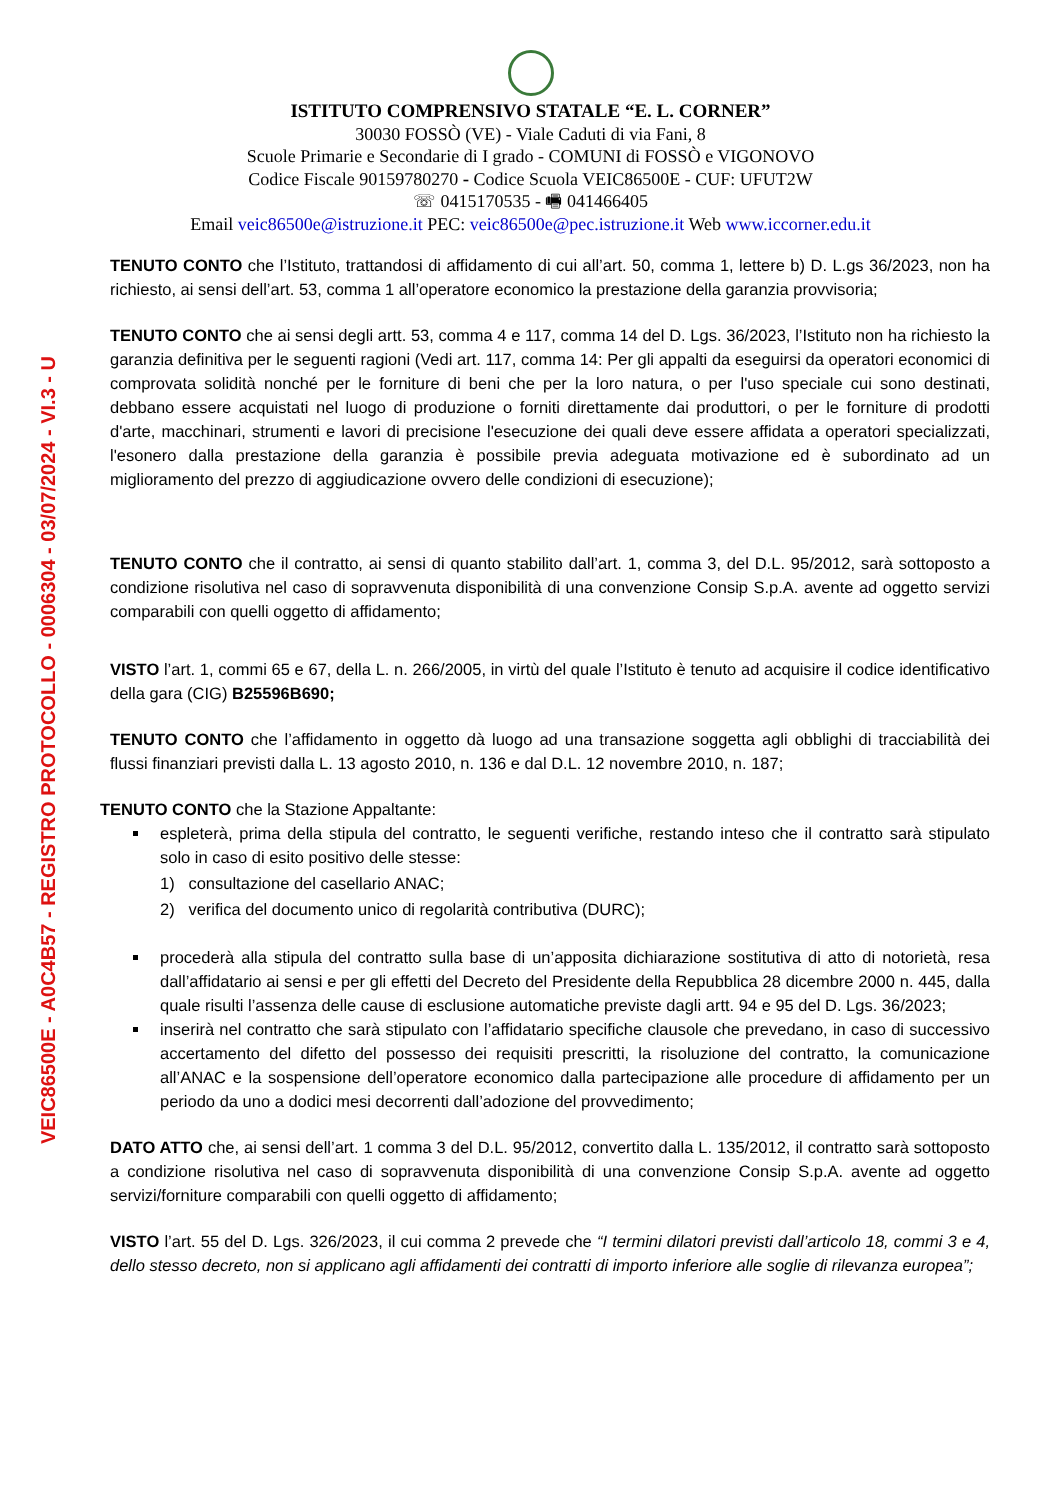VEIC86500E - A0C4B57 - REGISTRO PROTOCOLLO - 0006304 - 03/07/2024 - VI.3 - U
ISTITUTO COMPRENSIVO STATALE “E. L. CORNER”
30030 FOSSÒ (VE) - Viale Caduti di via Fani, 8
Scuole Primarie e Secondarie di I grado - COMUNI di FOSSÒ e VIGONOVO
Codice Fiscale 90159780270 - Codice Scuola VEIC86500E - CUF: UFUT2W
☏ 0415170535 - 🖷 041466405
Email veic86500e@istruzione.it PEC: veic86500e@pec.istruzione.it Web www.iccorner.edu.it
TENUTO CONTO che l’Istituto, trattandosi di affidamento di cui all’art. 50, comma 1, lettere b) D. L.gs 36/2023, non ha richiesto, ai sensi dell’art. 53, comma 1 all’operatore economico la prestazione della garanzia provvisoria;
TENUTO CONTO che ai sensi degli artt. 53, comma 4 e 117, comma 14 del D. Lgs. 36/2023, l’Istituto non ha richiesto la garanzia definitiva per le seguenti ragioni (Vedi art. 117, comma 14: Per gli appalti da eseguirsi da operatori economici di comprovata solidità nonché per le forniture di beni che per la loro natura, o per l'uso speciale cui sono destinati, debbano essere acquistati nel luogo di produzione o forniti direttamente dai produttori, o per le forniture di prodotti d'arte, macchinari, strumenti e lavori di precisione l'esecuzione dei quali deve essere affidata a operatori specializzati, l'esonero dalla prestazione della garanzia è possibile previa adeguata motivazione ed è subordinato ad un miglioramento del prezzo di aggiudicazione ovvero delle condizioni di esecuzione);
TENUTO CONTO che il contratto, ai sensi di quanto stabilito dall’art. 1, comma 3, del D.L. 95/2012, sarà sottoposto a condizione risolutiva nel caso di sopravvenuta disponibilità di una convenzione Consip S.p.A. avente ad oggetto servizi comparabili con quelli oggetto di affidamento;
VISTO l’art. 1, commi 65 e 67, della L. n. 266/2005, in virtù del quale l’Istituto è tenuto ad acquisire il codice identificativo della gara (CIG) B25596B690;
TENUTO CONTO che l’affidamento in oggetto dà luogo ad una transazione soggetta agli obblighi di tracciabilità dei flussi finanziari previsti dalla L. 13 agosto 2010, n. 136 e dal D.L. 12 novembre 2010, n. 187;
TENUTO CONTO che la Stazione Appaltante:
espleterà, prima della stipula del contratto, le seguenti verifiche, restando inteso che il contratto sarà stipulato solo in caso di esito positivo delle stesse:
1) consultazione del casellario ANAC;
2) verifica del documento unico di regolarità contributiva (DURC);
procederà alla stipula del contratto sulla base di un’apposita dichiarazione sostitutiva di atto di notorietà, resa dall’affidatario ai sensi e per gli effetti del Decreto del Presidente della Repubblica 28 dicembre 2000 n. 445, dalla quale risulti l’assenza delle cause di esclusione automatiche previste dagli artt. 94 e 95 del D. Lgs. 36/2023;
inserirà nel contratto che sarà stipulato con l’affidatario specifiche clausole che prevedano, in caso di successivo accertamento del difetto del possesso dei requisiti prescritti, la risoluzione del contratto, la comunicazione all’ANAC e la sospensione dell’operatore economico dalla partecipazione alle procedure di affidamento per un periodo da uno a dodici mesi decorrenti dall’adozione del provvedimento;
DATO ATTO che, ai sensi dell’art. 1 comma 3 del D.L. 95/2012, convertito dalla L. 135/2012, il contratto sarà sottoposto a condizione risolutiva nel caso di sopravvenuta disponibilità di una convenzione Consip S.p.A. avente ad oggetto servizi/forniture comparabili con quelli oggetto di affidamento;
VISTO l’art. 55 del D. Lgs. 326/2023, il cui comma 2 prevede che “I termini dilatori previsti dall’articolo 18, commi 3 e 4, dello stesso decreto, non si applicano agli affidamenti dei contratti di importo inferiore alle soglie di rilevanza europea”;